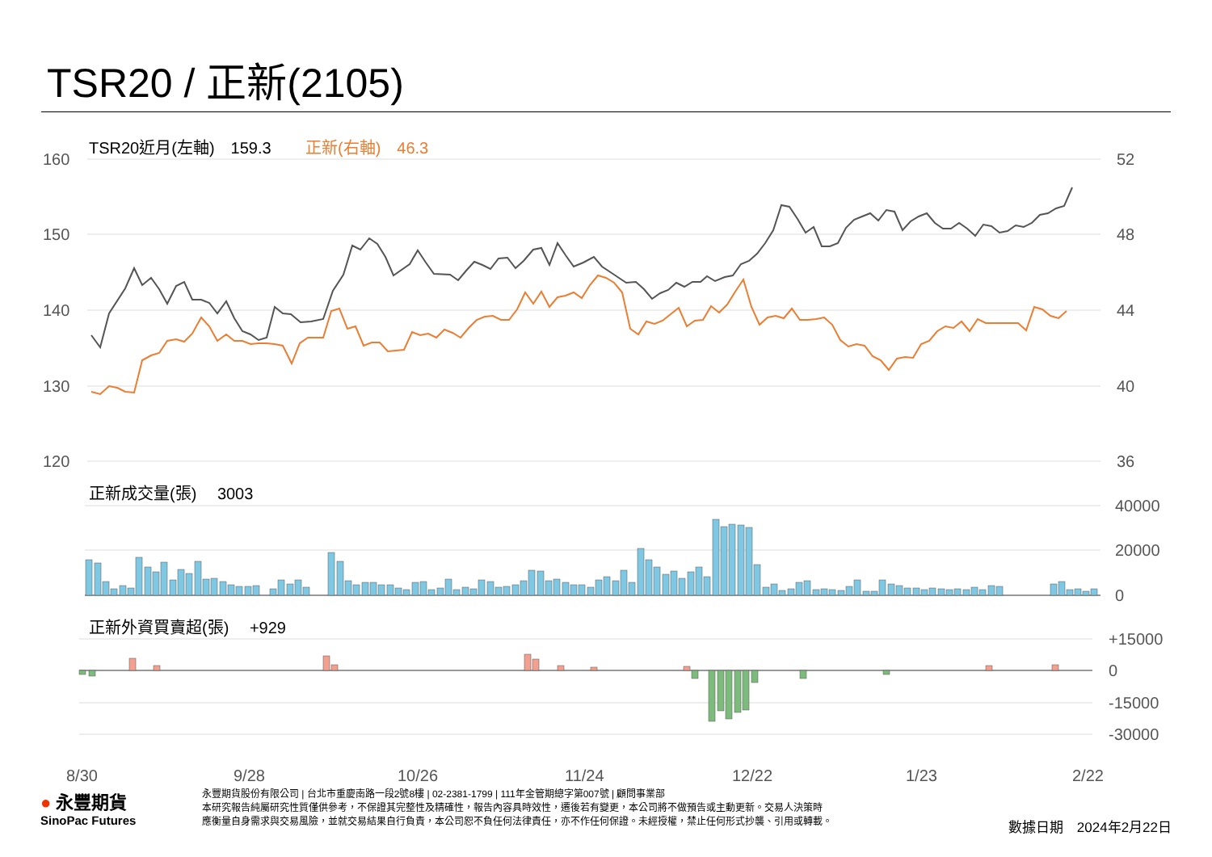TSR20 / 正新(2105)
160
150
140
130
120
52
48
44
40
36
40000
20000
0
+15000
0
-15000
-30000
TSR20近月(左軸)　159.3
正新(右軸)　46.3
正新成交量(張)　 3003
正新外資買賣超(張)　 +929
8/30
9/28
10/26
11/24
12/22
1/23
2/22
● 永豐期貨
SinoPac Futures
永豐期貨股份有限公司 | 台北市重慶南路一段2號8樓 | 02-2381-1799 | 111年金管期總字第007號 | 顧問事業部
本研究報告純屬研究性質僅供參考，不保證其完整性及精確性，報告內容具時效性，遷後若有變更，本公司將不做預告或主動更新。交易人決策時
應衡量自身需求與交易風險，並就交易結果自行負責，本公司恕不負任何法律責任，亦不作任何保證。未經授權，禁止任何形式抄襲、引用或轉載。
數據日期　2024年2月22日